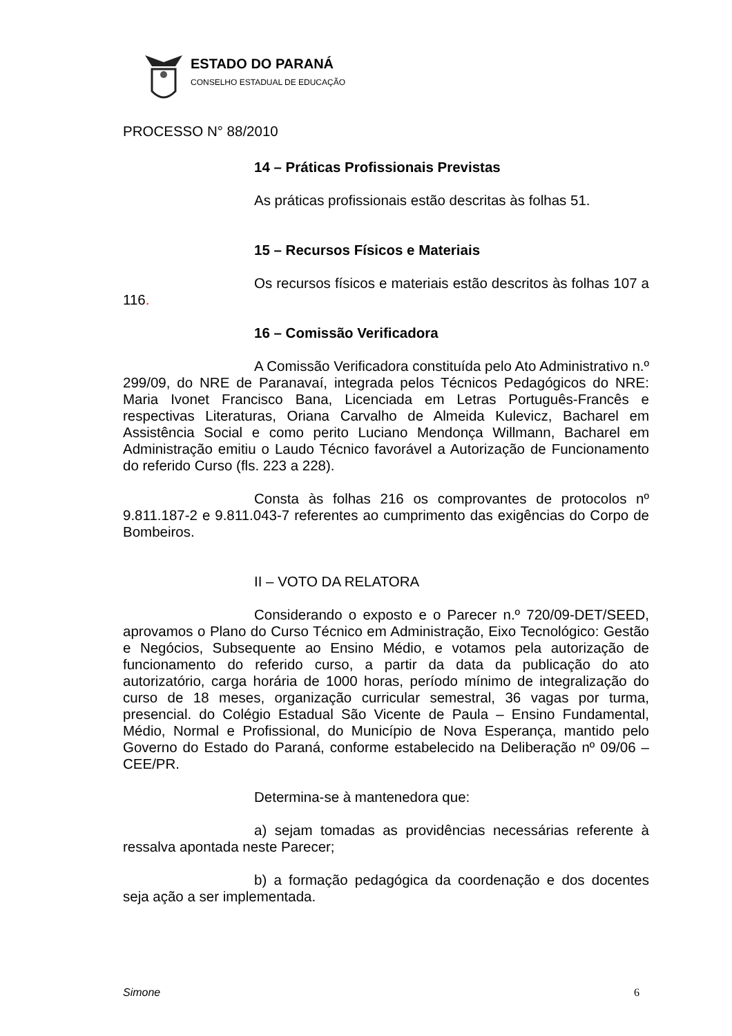ESTADO DO PARANÁ
CONSELHO ESTADUAL DE EDUCAÇÃO
PROCESSO N° 88/2010
14 – Práticas Profissionais Previstas
As práticas profissionais estão descritas às folhas 51.
15 – Recursos Físicos e Materiais
Os recursos físicos e materiais estão descritos às folhas 107 a 116.
16 – Comissão Verificadora
A Comissão Verificadora constituída pelo Ato Administrativo n.º 299/09, do NRE de Paranavaí, integrada pelos Técnicos Pedagógicos do NRE: Maria Ivonet Francisco Bana, Licenciada em Letras Português-Francês e respectivas Literaturas, Oriana Carvalho de Almeida Kulevicz, Bacharel em Assistência Social e como perito Luciano Mendonça Willmann, Bacharel em Administração emitiu o Laudo Técnico favorável a Autorização de Funcionamento do referido Curso (fls. 223 a 228).
Consta às folhas 216 os comprovantes de protocolos nº 9.811.187-2 e 9.811.043-7 referentes ao cumprimento das exigências do Corpo de Bombeiros.
II – VOTO DA RELATORA
Considerando o exposto e o Parecer n.º 720/09-DET/SEED, aprovamos o Plano do Curso Técnico em Administração, Eixo Tecnológico: Gestão e Negócios, Subsequente ao Ensino Médio, e votamos pela autorização de funcionamento do referido curso, a partir da data da publicação do ato autorizatório, carga horária de 1000 horas, período mínimo de integralização do curso de 18 meses, organização curricular semestral, 36 vagas por turma, presencial. do Colégio Estadual São Vicente de Paula – Ensino Fundamental, Médio, Normal e Profissional, do Município de Nova Esperança, mantido pelo Governo do Estado do Paraná, conforme estabelecido na Deliberação nº 09/06 – CEE/PR.
Determina-se à mantenedora que:
a) sejam tomadas as providências necessárias referente à ressalva apontada neste Parecer;
b) a formação pedagógica da coordenação e dos docentes seja ação a ser implementada.
Simone 6